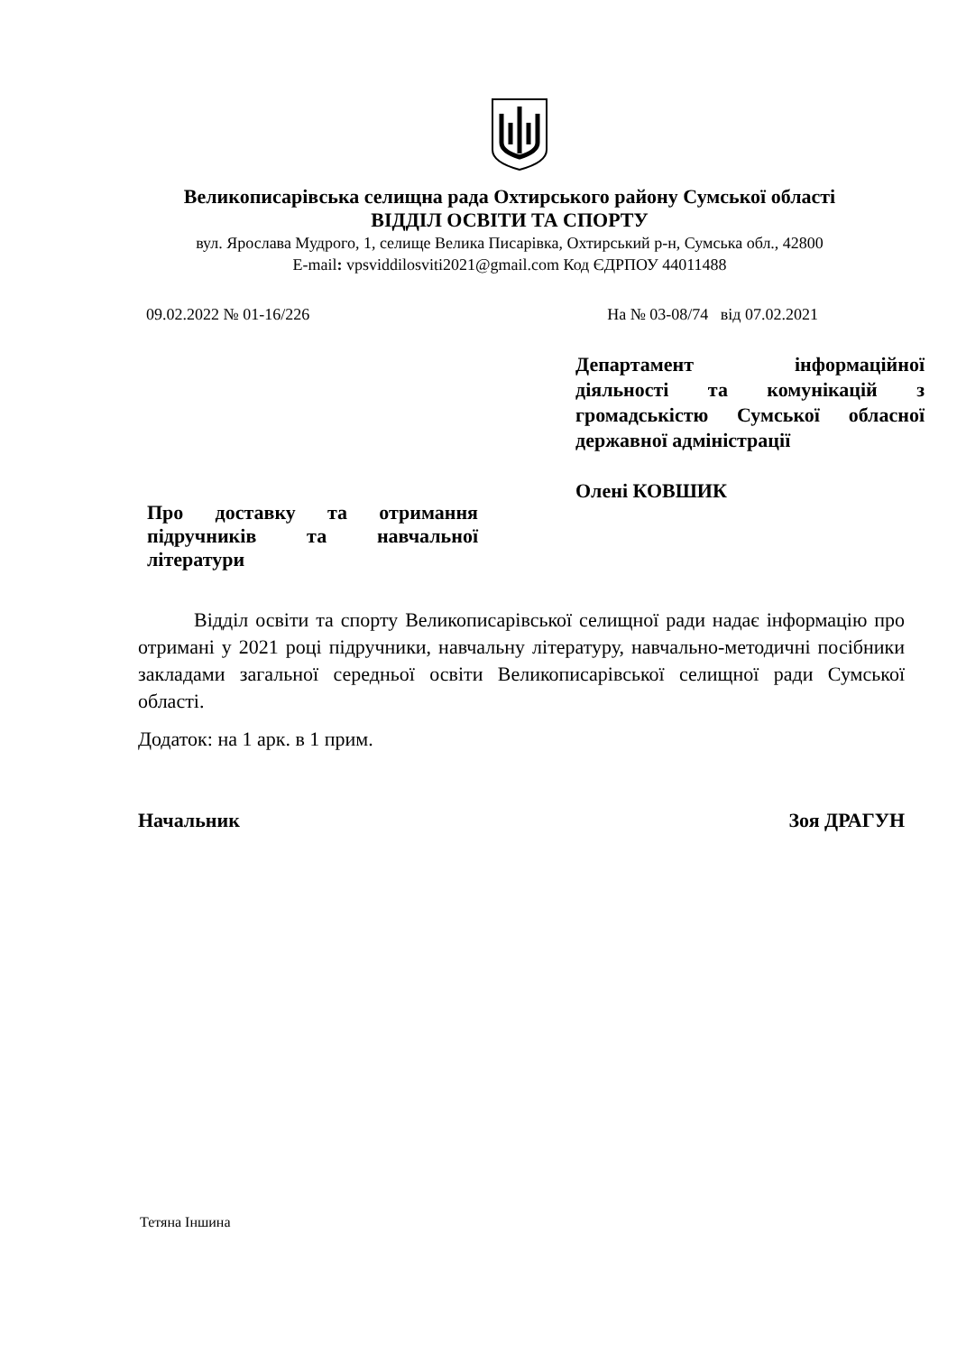Великописарівська селищна рада Охтирського району Сумської області
ВІДДІЛ ОСВІТИ ТА СПОРТУ
вул. Ярослава Мудрого, 1, селище Велика Писарівка, Охтирський р-н, Сумська обл., 42800
E-mail: vpsviddilosviti2021@gmail.com Код ЄДРПОУ 44011488
09.02.2022 № 01-16/226 На № 03-08/74 від 07.02.2021
Департамент інформаційної діяльності та комунікацій з громадськістю Сумської обласної державної адміністрації
Олені КОВШИК
Про доставку та отримання підручників та навчальної літератури
Відділ освіти та спорту Великописарівської селищної ради надає інформацію про отримані у 2021 році підручники, навчальну літературу, навчально-методичні посібники закладами загальної середньої освіти Великописарівської селищної ради Сумської області.
Додаток: на 1 арк. в 1 прим.
Начальник Зоя ДРАГУН
Тетяна Іншина